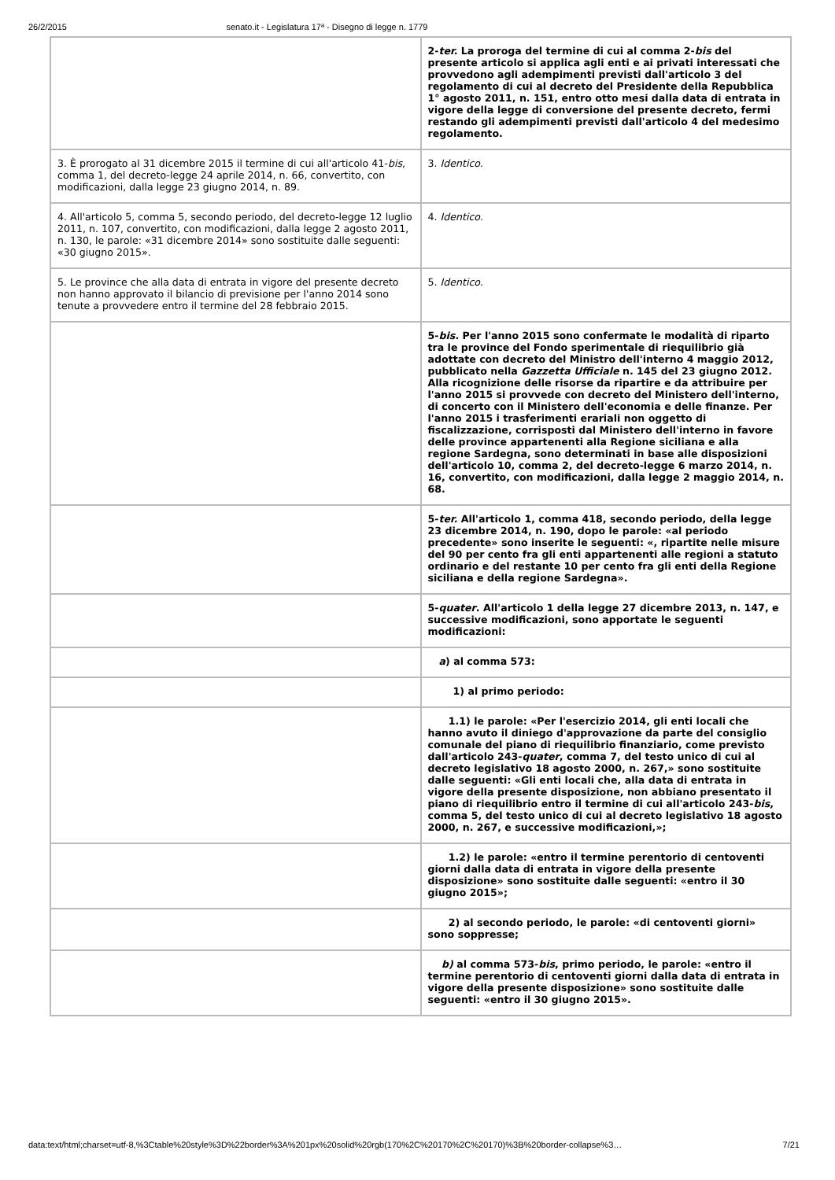26/2/2015 senato.it - Legislatura 17ª - Disegno di legge n. 1779
| | 2- ter. La proroga del termine di cui al comma 2- bis del presente articolo si applica agli enti e ai privati interessati che provvedono agli adempimenti previsti dall'articolo 3 del regolamento di cui al decreto del Presidente della Repubblica 1° agosto 2011, n. 151, entro otto mesi dalla data di entrata in vigore della legge di conversione del presente decreto, fermi restando gli adempimenti previsti dall'articolo 4 del medesimo regolamento. |
| 3. È prorogato al 31 dicembre 2015 il termine di cui all'articolo 41- bis, comma 1, del decreto-legge 24 aprile 2014, n. 66, convertito, con modificazioni, dalla legge 23 giugno 2014, n. 89. | 3. Identico . |
| 4. All'articolo 5, comma 5, secondo periodo, del decreto-legge 12 luglio 2011, n. 107, convertito, con modificazioni, dalla legge 2 agosto 2011, n. 130, le parole: «31 dicembre 2014» sono sostituite dalle seguenti: «30 giugno 2015». | 4. Identico . |
| 5. Le province che alla data di entrata in vigore del presente decreto non hanno approvato il bilancio di previsione per l'anno 2014 sono tenute a provvedere entro il termine del 28 febbraio 2015. | 5. Identico . |
| | 5- bis. Per l'anno 2015 sono confermate le modalità di riparto tra le province del Fondo sperimentale di riequilibrio già adottate con decreto del Ministro dell'interno 4 maggio 2012, pubblicato nella Gazzetta Ufficiale n. 145 del 23 giugno 2012. Alla ricognizione delle risorse da ripartire e da attribuire per l'anno 2015 si provvede con decreto del Ministero dell'interno, di concerto con il Ministero dell'economia e delle finanze. Per l'anno 2015 i trasferimenti erariali non oggetto di fiscalizzazione, corrisposti dal Ministero dell'interno in favore delle province appartenenti alla Regione siciliana e alla regione Sardegna, sono determinati in base alle disposizioni dell'articolo 10, comma 2, del decreto-legge 6 marzo 2014, n. 16, convertito, con modificazioni, dalla legge 2 maggio 2014, n. 68. |
| | 5- ter. All'articolo 1, comma 418, secondo periodo, della legge 23 dicembre 2014, n. 190, dopo le parole: «al periodo precedente» sono inserite le seguenti: «, ripartite nelle misure del 90 per cento fra gli enti appartenenti alle regioni a statuto ordinario e del restante 10 per cento fra gli enti della Regione siciliana e della regione Sardegna». |
| | 5- quater . All'articolo 1 della legge 27 dicembre 2013, n. 147, e successive modificazioni, sono apportate le seguenti modificazioni: |
| | a ) al comma 573: |
| | 1) al primo periodo: |
| | 1.1) le parole: «Per l'esercizio 2014, gli enti locali che hanno avuto il diniego d'approvazione da parte del consiglio comunale del piano di riequilibrio finanziario, come previsto dall'articolo 243- quater , comma 7, del testo unico di cui al decreto legislativo 18 agosto 2000, n. 267,» sono sostituite dalle seguenti: «Gli enti locali che, alla data di entrata in vigore della presente disposizione, non abbiano presentato il piano di riequilibrio entro il termine di cui all'articolo 243- bis , comma 5, del testo unico di cui al decreto legislativo 18 agosto 2000, n. 267, e successive modificazioni,»; |
| | 1.2) le parole: «entro il termine perentorio di centoventi giorni dalla data di entrata in vigore della presente disposizione» sono sostituite dalle seguenti: «entro il 30 giugno 2015»; |
| | 2) al secondo periodo, le parole: «di centoventi giorni» sono soppresse; |
| | b) al comma 573- bis , primo periodo, le parole: «entro il termine perentorio di centoventi giorni dalla data di entrata in vigore della presente disposizione» sono sostituite dalle seguenti: «entro il 30 giugno 2015». |
data:text/html;charset=utf-8,%3Ctable%20style%3D%22border%3A%201px%20solid%20rgb(170%2C%20170%2C%20170)%3B%20border-collapse%3… 7/21